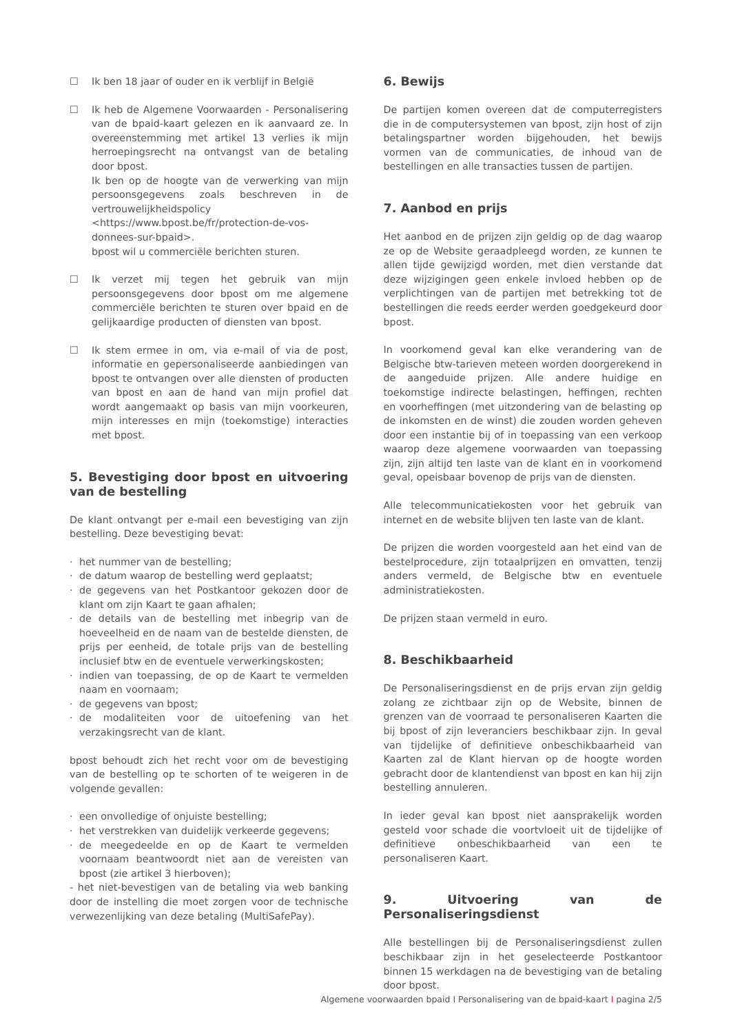☐ Ik ben 18 jaar of ouder en ik verblijf in België
☐ Ik heb de Algemene Voorwaarden - Personalisering van de bpaid-kaart gelezen en ik aanvaard ze. In overeenstemming met artikel 13 verlies ik mijn herroepingsrecht na ontvangst van de betaling door bpost.
Ik ben op de hoogte van de verwerking van mijn persoonsgegevens zoals beschreven in de vertrouwelijkheidspolicy <https://www.bpost.be/fr/protection-de-vos-donnees-sur-bpaid>.
bpost wil u commerciële berichten sturen.
☐ Ik verzet mij tegen het gebruik van mijn persoonsgegevens door bpost om me algemene commerciële berichten te sturen over bpaid en de gelijkaardige producten of diensten van bpost.
☐ Ik stem ermee in om, via e-mail of via de post, informatie en gepersonaliseerde aanbiedingen van bpost te ontvangen over alle diensten of producten van bpost en aan de hand van mijn profiel dat wordt aangemaakt op basis van mijn voorkeuren, mijn interesses en mijn (toekomstige) interacties met bpost.
5. Bevestiging door bpost en uitvoering van de bestelling
De klant ontvangt per e-mail een bevestiging van zijn bestelling. Deze bevestiging bevat:
· het nummer van de bestelling;
· de datum waarop de bestelling werd geplaatst;
· de gegevens van het Postkantoor gekozen door de klant om zijn Kaart te gaan afhalen;
· de details van de bestelling met inbegrip van de hoeveelheid en de naam van de bestelde diensten, de prijs per eenheid, de totale prijs van de bestelling inclusief btw en de eventuele verwerkingskosten;
· indien van toepassing, de op de Kaart te vermelden naam en voornaam;
· de gegevens van bpost;
· de modaliteiten voor de uitoefening van het verzakingsrecht van de klant.
bpost behoudt zich het recht voor om de bevestiging van de bestelling op te schorten of te weigeren in de volgende gevallen:
· een onvolledige of onjuiste bestelling;
· het verstrekken van duidelijk verkeerde gegevens;
· de meegedeelde en op de Kaart te vermelden voornaam beantwoordt niet aan de vereisten van bpost (zie artikel 3 hierboven);
- het niet-bevestigen van de betaling via web banking door de instelling die moet zorgen voor de technische verwezenlijking van deze betaling (MultiSafePay).
6. Bewijs
De partijen komen overeen dat de computerregisters die in de computersystemen van bpost, zijn host of zijn betalingspartner worden bijgehouden, het bewijs vormen van de communicaties, de inhoud van de bestellingen en alle transacties tussen de partijen.
7. Aanbod en prijs
Het aanbod en de prijzen zijn geldig op de dag waarop ze op de Website geraadpleegd worden, ze kunnen te allen tijde gewijzigd worden, met dien verstande dat deze wijzigingen geen enkele invloed hebben op de verplichtingen van de partijen met betrekking tot de bestellingen die reeds eerder werden goedgekeurd door bpost.
In voorkomend geval kan elke verandering van de Belgische btw-tarieven meteen worden doorgerekend in de aangeduide prijzen. Alle andere huidige en toekomstige indirecte belastingen, heffingen, rechten en voorheffingen (met uitzondering van de belasting op de inkomsten en de winst) die zouden worden geheven door een instantie bij of in toepassing van een verkoop waarop deze algemene voorwaarden van toepassing zijn, zijn altijd ten laste van de klant en in voorkomend geval, opeisbaar bovenop de prijs van de diensten.
Alle telecommunicatiekosten voor het gebruik van internet en de website blijven ten laste van de klant.
De prijzen die worden voorgesteld aan het eind van de bestelprocedure, zijn totaalprijzen en omvatten, tenzij anders vermeld, de Belgische btw en eventuele administratiekosten.
De prijzen staan vermeld in euro.
8. Beschikbaarheid
De Personaliseringsdienst en de prijs ervan zijn geldig zolang ze zichtbaar zijn op de Website, binnen de grenzen van de voorraad te personaliseren Kaarten die bij bpost of zijn leveranciers beschikbaar zijn. In geval van tijdelijke of definitieve onbeschikbaarheid van Kaarten zal de Klant hiervan op de hoogte worden gebracht door de klantendienst van bpost en kan hij zijn bestelling annuleren.
In ieder geval kan bpost niet aansprakelijk worden gesteld voor schade die voortvloeit uit de tijdelijke of definitieve onbeschikbaarheid van een te personaliseren Kaart.
9. Uitvoering van de Personaliseringsdienst
Alle bestellingen bij de Personaliseringsdienst zullen beschikbaar zijn in het geselecteerde Postkantoor binnen 15 werkdagen na de bevestiging van de betaling door bpost.
Algemene voorwaarden bpaid I Personalisering van de bpaid-kaart I pagina 2/5